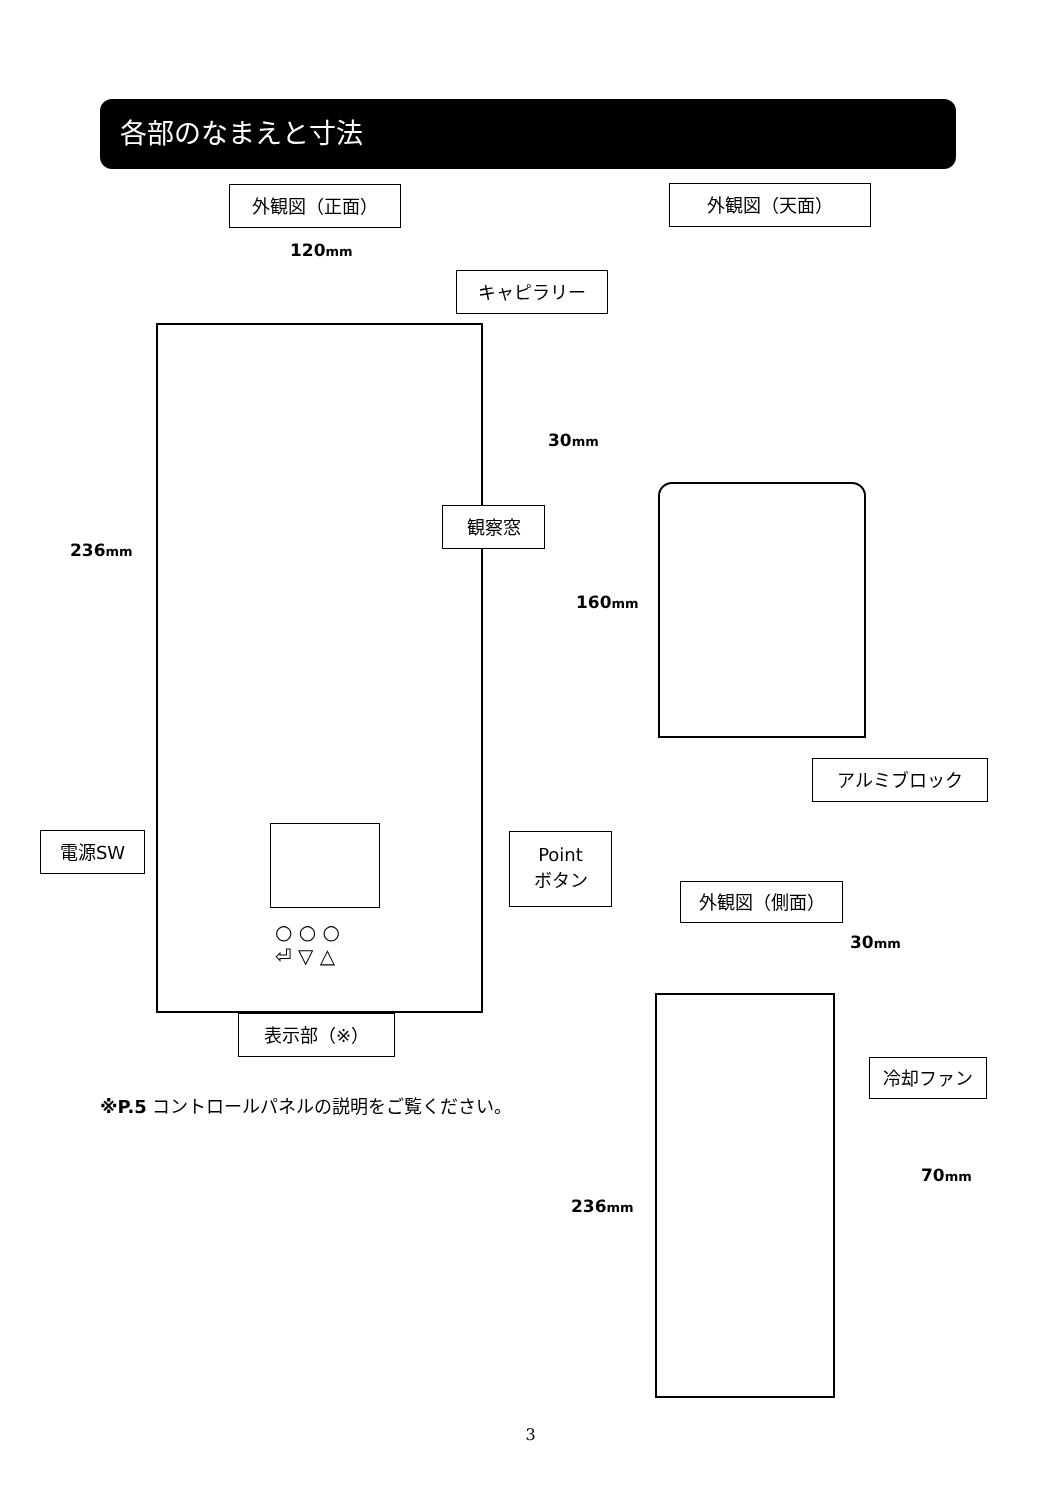各部のなまえと寸法
外観図（正面） 外観図（天面）
120mm
キャピラリー
236mm
観察窓
電源SW
Point
ボタン
○ ○ ○
⏎ ▽ △
表示部（※）
※P.5 コントロールパネルの説明をご覧ください。
30mm
160mm
アルミブロック
外観図（側面）
30mm
冷却ファン
70mm
236mm
3